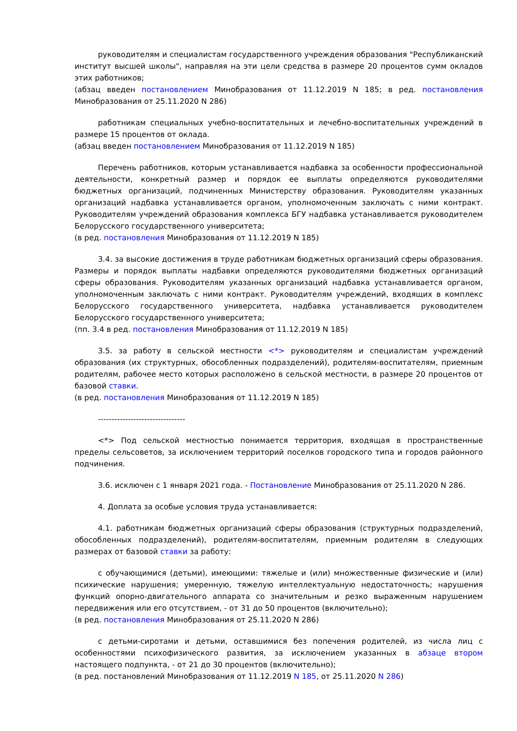руководителям и специалистам государственного учреждения образования "Республиканский институт высшей школы", направляя на эти цели средства в размере 20 процентов сумм окладов этих работников;
(абзац введен постановлением Минобразования от 11.12.2019 N 185; в ред. постановления Минобразования от 25.11.2020 N 286)
работникам специальных учебно-воспитательных и лечебно-воспитательных учреждений в размере 15 процентов от оклада.
(абзац введен постановлением Минобразования от 11.12.2019 N 185)
Перечень работников, которым устанавливается надбавка за особенности профессиональной деятельности, конкретный размер и порядок ее выплаты определяются руководителями бюджетных организаций, подчиненных Министерству образования. Руководителям указанных организаций надбавка устанавливается органом, уполномоченным заключать с ними контракт. Руководителям учреждений образования комплекса БГУ надбавка устанавливается руководителем Белорусского государственного университета;
(в ред. постановления Минобразования от 11.12.2019 N 185)
3.4. за высокие достижения в труде работникам бюджетных организаций сферы образования. Размеры и порядок выплаты надбавки определяются руководителями бюджетных организаций сферы образования. Руководителям указанных организаций надбавка устанавливается органом, уполномоченным заключать с ними контракт. Руководителям учреждений, входящих в комплекс Белорусского государственного университета, надбавка устанавливается руководителем Белорусского государственного университета;
(пп. 3.4 в ред. постановления Минобразования от 11.12.2019 N 185)
3.5. за работу в сельской местности <*> руководителям и специалистам учреждений образования (их структурных, обособленных подразделений), родителям-воспитателям, приемным родителям, рабочее место которых расположено в сельской местности, в размере 20 процентов от базовой ставки.
(в ред. постановления Минобразования от 11.12.2019 N 185)
--------------------------------
<*> Под сельской местностью понимается территория, входящая в пространственные пределы сельсоветов, за исключением территорий поселков городского типа и городов районного подчинения.
3.6. исключен с 1 января 2021 года. - Постановление Минобразования от 25.11.2020 N 286.
4. Доплата за особые условия труда устанавливается:
4.1. работникам бюджетных организаций сферы образования (структурных подразделений, обособленных подразделений), родителям-воспитателям, приемным родителям в следующих размерах от базовой ставки за работу:
с обучающимися (детьми), имеющими: тяжелые и (или) множественные физические и (или) психические нарушения; умеренную, тяжелую интеллектуальную недостаточность; нарушения функций опорно-двигательного аппарата со значительным и резко выраженным нарушением передвижения или его отсутствием, - от 31 до 50 процентов (включительно);
(в ред. постановления Минобразования от 25.11.2020 N 286)
с детьми-сиротами и детьми, оставшимися без попечения родителей, из числа лиц с особенностями психофизического развития, за исключением указанных в абзаце втором настоящего подпункта, - от 21 до 30 процентов (включительно);
(в ред. постановлений Минобразования от 11.12.2019 N 185, от 25.11.2020 N 286)